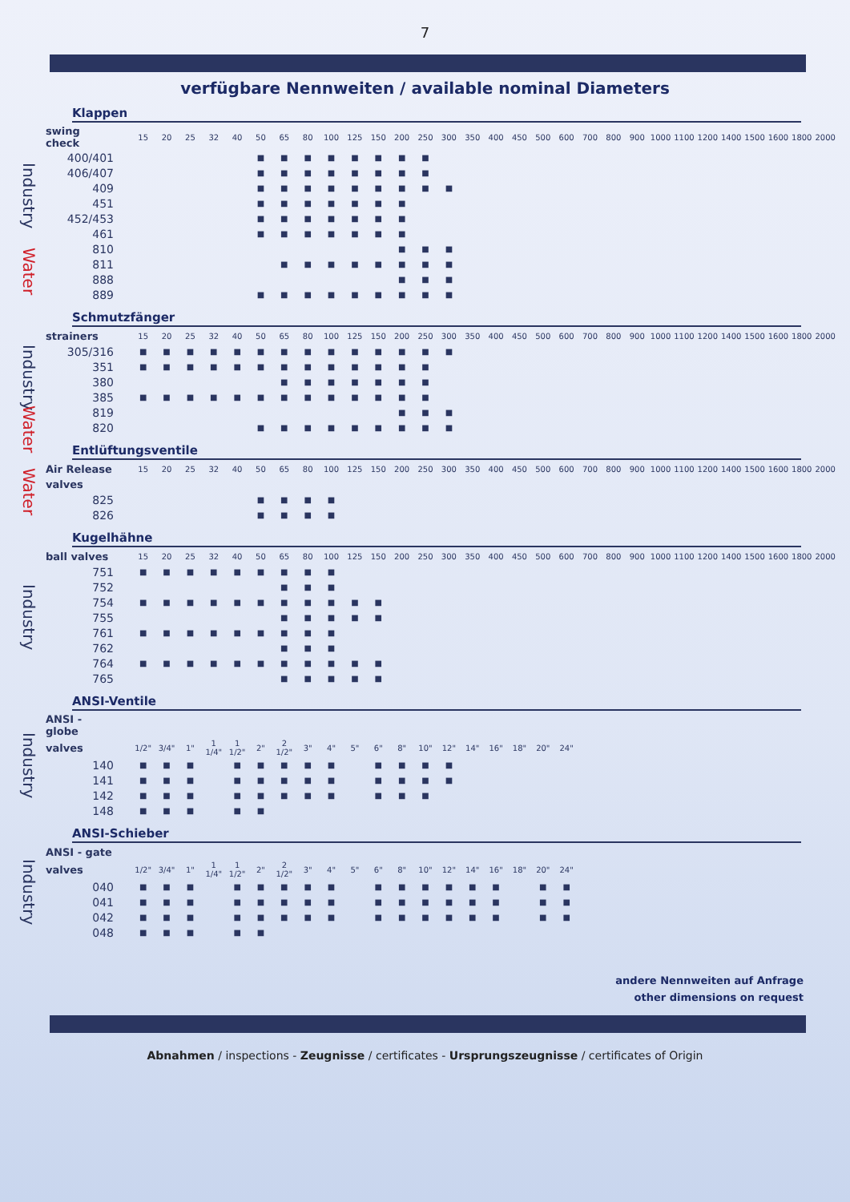7
verfügbare Nennweiten / available nominal Diameters
Klappen
| | swing check | 15 | 20 | 25 | 32 | 40 | 50 | 65 | 80 | 100 | 125 | 150 | 200 | 250 | 300 | 350 | 400 | 450 | 500 | 600 | 700 | 800 | 900 | 1000 | 1100 | 1200 | 1400 | 1500 | 1600 | 1800 | 2000 |
| Industry | 400/401 | | | | | | ■ | ■ | ■ | ■ | ■ | ■ | ■ | ■ | | | | | | | | | | | | | | | | | |
| | 406/407 | | | | | | ■ | ■ | ■ | ■ | ■ | ■ | ■ | ■ | | | | | | | | | | | | | | | | | |
| | 409 | | | | | | ■ | ■ | ■ | ■ | ■ | ■ | ■ | ■ | ■ | | | | | | | | | | | | | | | | |
| | 451 | | | | | | ■ | ■ | ■ | ■ | ■ | ■ | ■ | | | | | | | | | | | | | | | | | | |
| | 452/453 | | | | | | ■ | ■ | ■ | ■ | ■ | ■ | ■ | | | | | | | | | | | | | | | | | | |
| | 461 | | | | | | ■ | ■ | ■ | ■ | ■ | ■ | ■ | | | | | | | | | | | | | | | | | | |
| Water | 810 | | | | | | | | | | | | ■ | ■ | ■ | | | | | | | | | | | | | | | | |
| | 811 | | | | | | | ■ | ■ | ■ | ■ | ■ | ■ | ■ | ■ | | | | | | | | | | | | | | | | |
| | 888 | | | | | | | | | | | | ■ | ■ | ■ | | | | | | | | | | | | | | | | |
| | 889 | | | | | | ■ | ■ | ■ | ■ | ■ | ■ | ■ | ■ | ■ | | | | | | | | | | | | | | | | |
Schmutzfänger
| | strainers | 15 | 20 | 25 | 32 | 40 | 50 | 65 | 80 | 100 | 125 | 150 | 200 | 250 | 300 | 350 | 400 | 450 | 500 | 600 | 700 | 800 | 900 | 1000 | 1100 | 1200 | 1400 | 1500 | 1600 | 1800 | 2000 |
| Industry | 305/316 | ■ | ■ | ■ | ■ | ■ | ■ | ■ | ■ | ■ | ■ | ■ | ■ | ■ | ■ | | | | | | | | | | | | | | | | |
| | 351 | ■ | ■ | ■ | ■ | ■ | ■ | ■ | ■ | ■ | ■ | ■ | ■ | ■ | | | | | | | | | | | | | | | | | |
| | 380 | | | | | | | ■ | ■ | ■ | ■ | ■ | ■ | ■ | | | | | | | | | | | | | | | | | |
| | 385 | ■ | ■ | ■ | ■ | ■ | ■ | ■ | ■ | ■ | ■ | ■ | ■ | ■ | | | | | | | | | | | | | | | | | |
| Water | 819 | | | | | | | | | | | | ■ | ■ | ■ | | | | | | | | | | | | | | | | |
| | 820 | | | | | | ■ | ■ | ■ | ■ | ■ | ■ | ■ | ■ | ■ | | | | | | | | | | | | | | | | |
Entlüftungsventile
| Water | Air Release | 15 | 20 | 25 | 32 | 40 | 50 | 65 | 80 | 100 | 125 | 150 | 200 | 250 | 300 | 350 | 400 | 450 | 500 | 600 | 700 | 800 | 900 | 1000 | 1100 | 1200 | 1400 | 1500 | 1600 | 1800 | 2000 |
| | valves | | | | | | | | | | | | | | | | | | | | | | | | | | | | | | |
| | 825 | | | | | | ■ | ■ | ■ | ■ | | | | | | | | | | | | | | | | | | | | | |
| | 826 | | | | | | ■ | ■ | ■ | ■ | | | | | | | | | | | | | | | | | | | | | |
Kugelhähne
| Industry | ball valves | 15 | 20 | 25 | 32 | 40 | 50 | 65 | 80 | 100 | 125 | 150 | 200 | 250 | 300 | 350 | 400 | 450 | 500 | 600 | 700 | 800 | 900 | 1000 | 1100 | 1200 | 1400 | 1500 | 1600 | 1800 | 2000 |
| | 751 | ■ | ■ | ■ | ■ | ■ | ■ | ■ | ■ | ■ | | | | | | | | | | | | | | | | | | | | | |
| | 752 | | | | | | | ■ | ■ | ■ | | | | | | | | | | | | | | | | | | | | | |
| | 754 | ■ | ■ | ■ | ■ | ■ | ■ | ■ | ■ | ■ | ■ | ■ | | | | | | | | | | | | | | | | | | | |
| | 755 | | | | | | | ■ | ■ | ■ | ■ | ■ | | | | | | | | | | | | | | | | | | | |
| | 761 | ■ | ■ | ■ | ■ | ■ | ■ | ■ | ■ | ■ | | | | | | | | | | | | | | | | | | | | | |
| | 762 | | | | | | | ■ | ■ | ■ | | | | | | | | | | | | | | | | | | | | | |
| | 764 | ■ | ■ | ■ | ■ | ■ | ■ | ■ | ■ | ■ | ■ | ■ | | | | | | | | | | | | | | | | | | | |
| | 765 | | | | | | | ■ | ■ | ■ | ■ | ■ | | | | | | | | | | | | | | | | | | | |
ANSI-Ventile
| Industry | ANSI - globe | | | | | | | | | | | | | | | | | | | | |
| | valves | 1/2" | 3/4" | 1" | 1 1/4" | 1 1/2" | 2" | 2 1/2" | 3" | 4" | 5" | 6" | 8" | 10" | 12" | 14" | 16" | 18" | 20" | 24" | |
| | 140 | ■ | ■ | ■ | | ■ | ■ | ■ | ■ | ■ | | ■ | ■ | ■ | ■ | | | | | | |
| | 141 | ■ | ■ | ■ | | ■ | ■ | ■ | ■ | ■ | | ■ | ■ | ■ | ■ | | | | | | |
| | 142 | ■ | ■ | ■ | | ■ | ■ | ■ | ■ | ■ | | ■ | ■ | ■ | | | | | | | |
| | 148 | ■ | ■ | ■ | | ■ | ■ | | | | | | | | | | | | | | |
ANSI-Schieber
| Industry | ANSI - gate | | | | | | | | | | | | | | | | | | | | |
| | valves | 1/2" | 3/4" | 1" | 1 1/4" | 1 1/2" | 2" | 2 1/2" | 3" | 4" | 5" | 6" | 8" | 10" | 12" | 14" | 16" | 18" | 20" | 24" | |
| | 040 | ■ | ■ | ■ | | ■ | ■ | ■ | ■ | ■ | | ■ | ■ | ■ | ■ | ■ | ■ | | ■ | ■ | |
| | 041 | ■ | ■ | ■ | | ■ | ■ | ■ | ■ | ■ | | ■ | ■ | ■ | ■ | ■ | ■ | | ■ | ■ | |
| | 042 | ■ | ■ | ■ | | ■ | ■ | ■ | ■ | ■ | | ■ | ■ | ■ | ■ | ■ | ■ | | ■ | ■ | |
| | 048 | ■ | ■ | ■ | | ■ | ■ | | | | | | | | | | | | | | |
andere Nennweiten auf Anfrage
other dimensions on request
Abnahmen / inspections - Zeugnisse / certificates - Ursprungszeugnisse / certificates of Origin